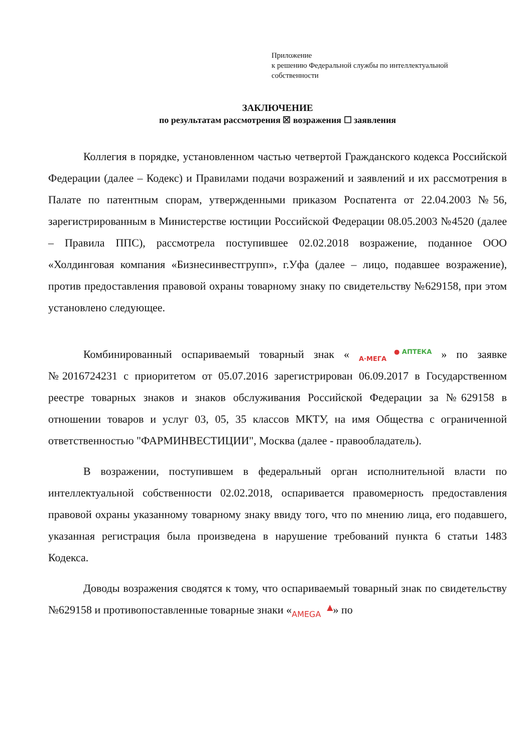Приложение
к решению Федеральной службы по интеллектуальной
собственности
ЗАКЛЮЧЕНИЕ
по результатам рассмотрения ☒ возражения ☐ заявления
Коллегия в порядке, установленном частью четвертой Гражданского кодекса Российской Федерации (далее – Кодекс) и Правилами подачи возражений и заявлений и их рассмотрения в Палате по патентным спорам, утвержденными приказом Роспатента от 22.04.2003 №56, зарегистрированным в Министерстве юстиции Российской Федерации 08.05.2003 №4520 (далее – Правила ППС), рассмотрела поступившее 02.02.2018 возражение, поданное ООО «Холдинговая компания «Бизнесинвестгрупп», г.Уфа (далее – лицо, подавшее возражение), против предоставления правовой охраны товарному знаку по свидетельству №629158, при этом установлено следующее.
Комбинированный оспариваемый товарный знак « ● АПТЕКА
А·МЕГА » по заявке №2016724231 с приоритетом от 05.07.2016 зарегистрирован 06.09.2017 в Государственном реестре товарных знаков и знаков обслуживания Российской Федерации за №629158 в отношении товаров и услуг 03, 05, 35 классов МКТУ, на имя Общества с ограниченной ответственностью "ФАРМИНВЕСТИЦИИ", Москва (далее - правообладатель).
В возражении, поступившем в федеральный орган исполнительной власти по интеллектуальной собственности 02.02.2018, оспаривается правомерность предоставления правовой охраны указанному товарному знаку ввиду того, что по мнению лица, его подавшего, указанная регистрация была произведена в нарушение требований пункта 6 статьи 1483 Кодекса.
Доводы возражения сводятся к тому, что оспариваемый товарный знак по свидетельству №629158 и противопоставленные товарные знаки «▲
AMEGA» по